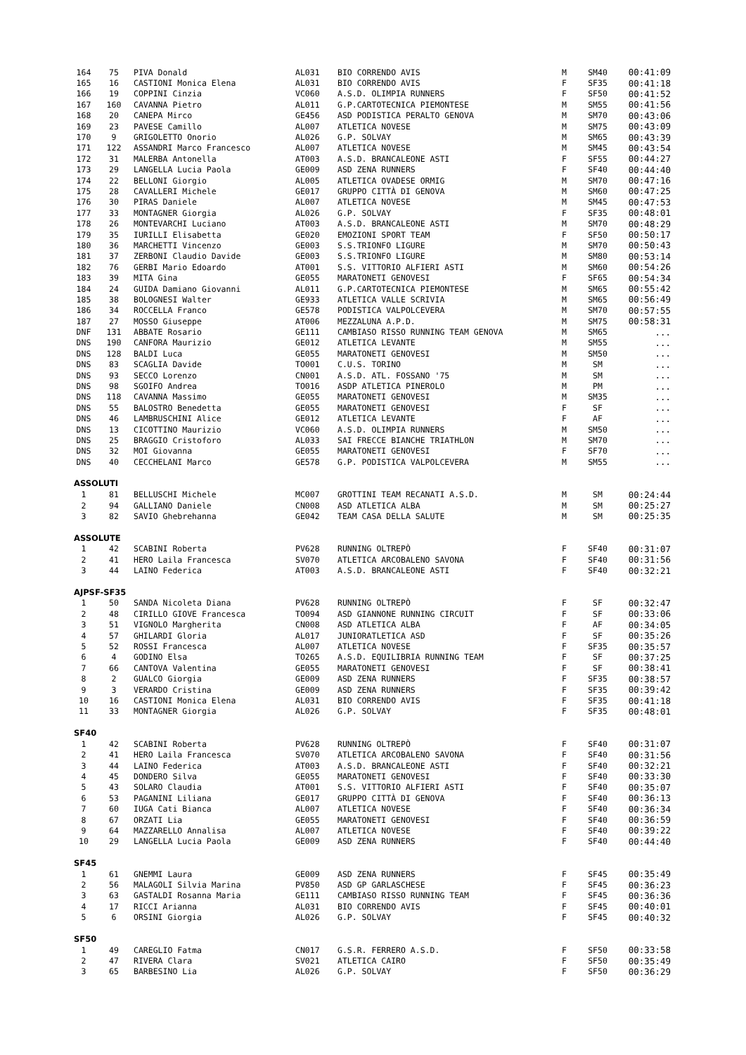| 164 | 75 | PIVA Donald | AL031 | BIO CORRENDO AVIS | M | SM40 | 00:41:09 |
| 165 | 16 | CASTIONI Monica Elena | AL031 | BIO CORRENDO AVIS | F | SF35 | 00:41:18 |
| 166 | 19 | COPPINI Cinzia | VC060 | A.S.D. OLIMPIA RUNNERS | F | SF50 | 00:41:52 |
| 167 | 160 | CAVANNA Pietro | AL011 | G.P.CARTOTECNICA PIEMONTESE | M | SM55 | 00:41:56 |
| 168 | 20 | CANEPA Mirco | GE456 | ASD PODISTICA PERALTO GENOVA | M | SM70 | 00:43:06 |
| 169 | 23 | PAVESE Camillo | AL007 | ATLETICA NOVESE | M | SM75 | 00:43:09 |
| 170 | 9 | GRIGOLETTO Onorio | AL026 | G.P. SOLVAY | M | SM65 | 00:43:39 |
| 171 | 122 | ASSANDRI Marco Francesco | AL007 | ATLETICA NOVESE | M | SM45 | 00:43:54 |
| 172 | 31 | MALERBA Antonella | AT003 | A.S.D. BRANCALEONE ASTI | F | SF55 | 00:44:27 |
| 173 | 29 | LANGELLA Lucia Paola | GE009 | ASD ZENA RUNNERS | F | SF40 | 00:44:40 |
| 174 | 22 | BELLONI Giorgio | AL005 | ATLETICA OVADESE ORMIG | M | SM70 | 00:47:16 |
| 175 | 28 | CAVALLERI Michele | GE017 | GRUPPO CITTÀ DI GENOVA | M | SM60 | 00:47:25 |
| 176 | 30 | PIRAS Daniele | AL007 | ATLETICA NOVESE | M | SM45 | 00:47:53 |
| 177 | 33 | MONTAGNER Giorgia | AL026 | G.P. SOLVAY | F | SF35 | 00:48:01 |
| 178 | 26 | MONTEVARCHI Luciano | AT003 | A.S.D. BRANCALEONE ASTI | M | SM70 | 00:48:29 |
| 179 | 35 | IURILLI Elisabetta | GE020 | EMOZIONI SPORT TEAM | F | SF50 | 00:50:17 |
| 180 | 36 | MARCHETTI Vincenzo | GE003 | S.S.TRIONFO LIGURE | M | SM70 | 00:50:43 |
| 181 | 37 | ZERBONI Claudio Davide | GE003 | S.S.TRIONFO LIGURE | M | SM80 | 00:53:14 |
| 182 | 76 | GERBI Mario Edoardo | AT001 | S.S. VITTORIO ALFIERI ASTI | M | SM60 | 00:54:26 |
| 183 | 39 | MITA Gina | GE055 | MARATONETI GENOVESI | F | SF65 | 00:54:34 |
| 184 | 24 | GUIDA Damiano Giovanni | AL011 | G.P.CARTOTECNICA PIEMONTESE | M | SM65 | 00:55:42 |
| 185 | 38 | BOLOGNESI Walter | GE933 | ATLETICA VALLE SCRIVIA | M | SM65 | 00:56:49 |
| 186 | 34 | ROCCELLA Franco | GE578 | PODISTICA VALPOLCEVERA | M | SM70 | 00:57:55 |
| 187 | 27 | MOSSO Giuseppe | AT006 | MEZZALUNA A.P.D. | M | SM75 | 00:58:31 |
| DNF | 131 | ABBATE Rosario | GE111 | CAMBIASO RISSO RUNNING TEAM GENOVA | M | SM65 | ... |
| DNS | 190 | CANFORA Maurizio | GE012 | ATLETICA LEVANTE | M | SM55 | ... |
| DNS | 128 | BALDI Luca | GE055 | MARATONETI GENOVESI | M | SM50 | ... |
| DNS | 83 | SCAGLIA Davide | TO001 | C.U.S. TORINO | M | SM | ... |
| DNS | 93 | SECCO Lorenzo | CN001 | A.S.D. ATL. FOSSANO '75 | M | SM | ... |
| DNS | 98 | SGOIFO Andrea | TO016 | ASDP ATLETICA PINEROLO | M | PM | ... |
| DNS | 118 | CAVANNA Massimo | GE055 | MARATONETI GENOVESI | M | SM35 | ... |
| DNS | 55 | BALOSTRO Benedetta | GE055 | MARATONETI GENOVESI | F | SF | ... |
| DNS | 46 | LAMBRUSCHINI Alice | GE012 | ATLETICA LEVANTE | F | AF | ... |
| DNS | 13 | CICOTTINO Maurizio | VC060 | A.S.D. OLIMPIA RUNNERS | M | SM50 | ... |
| DNS | 25 | BRAGGIO Cristoforo | AL033 | SAI FRECCE BIANCHE TRIATHLON | M | SM70 | ... |
| DNS | 32 | MOI Giovanna | GE055 | MARATONETI GENOVESI | F | SF70 | ... |
| DNS | 40 | CECCHELANI Marco | GE578 | G.P. PODISTICA VALPOLCEVERA | M | SM55 | ... |
| ASSOLUTI | | | | | | | |
| 1 | 81 | BELLUSCHI Michele | MC007 | GROTTINI TEAM RECANATI A.S.D. | M | SM | 00:24:44 |
| 2 | 94 | GALLIANO Daniele | CN008 | ASD ATLETICA ALBA | M | SM | 00:25:27 |
| 3 | 82 | SAVIO Ghebrehanna | GE042 | TEAM CASA DELLA SALUTE | M | SM | 00:25:35 |
| ASSOLUTE | | | | | | | |
| 1 | 42 | SCABINI Roberta | PV628 | RUNNING OLTREPÒ | F | SF40 | 00:31:07 |
| 2 | 41 | HERO Laila Francesca | SV070 | ATLETICA ARCOBALENO SAVONA | F | SF40 | 00:31:56 |
| 3 | 44 | LAINO Federica | AT003 | A.S.D. BRANCALEONE ASTI | F | SF40 | 00:32:21 |
| AJPSF-SF35 | | | | | | | |
| 1 | 50 | SANDA Nicoleta Diana | PV628 | RUNNING OLTREPÒ | F | SF | 00:32:47 |
| 2 | 48 | CIRILLO GIOVE Francesca | TO094 | ASD GIANNONE RUNNING CIRCUIT | F | SF | 00:33:06 |
| 3 | 51 | VIGNOLO Margherita | CN008 | ASD ATLETICA ALBA | F | AF | 00:34:05 |
| 4 | 57 | GHILARDI Gloria | AL017 | JUNIORATLETICA ASD | F | SF | 00:35:26 |
| 5 | 52 | ROSSI Francesca | AL007 | ATLETICA NOVESE | F | SF35 | 00:35:57 |
| 6 | 4 | GODINO Elsa | TO265 | A.S.D. EQUILIBRIA RUNNING TEAM | F | SF | 00:37:25 |
| 7 | 66 | CANTOVA Valentina | GE055 | MARATONETI GENOVESI | F | SF | 00:38:41 |
| 8 | 2 | GUALCO Giorgia | GE009 | ASD ZENA RUNNERS | F | SF35 | 00:38:57 |
| 9 | 3 | VERARDO Cristina | GE009 | ASD ZENA RUNNERS | F | SF35 | 00:39:42 |
| 10 | 16 | CASTIONI Monica Elena | AL031 | BIO CORRENDO AVIS | F | SF35 | 00:41:18 |
| 11 | 33 | MONTAGNER Giorgia | AL026 | G.P. SOLVAY | F | SF35 | 00:48:01 |
| SF40 | | | | | | | |
| 1 | 42 | SCABINI Roberta | PV628 | RUNNING OLTREPÒ | F | SF40 | 00:31:07 |
| 2 | 41 | HERO Laila Francesca | SV070 | ATLETICA ARCOBALENO SAVONA | F | SF40 | 00:31:56 |
| 3 | 44 | LAINO Federica | AT003 | A.S.D. BRANCALEONE ASTI | F | SF40 | 00:32:21 |
| 4 | 45 | DONDERO Silva | GE055 | MARATONETI GENOVESI | F | SF40 | 00:33:30 |
| 5 | 43 | SOLARO Claudia | AT001 | S.S. VITTORIO ALFIERI ASTI | F | SF40 | 00:35:07 |
| 6 | 53 | PAGANINI Liliana | GE017 | GRUPPO CITTÀ DI GENOVA | F | SF40 | 00:36:13 |
| 7 | 60 | IUGA Cati Bianca | AL007 | ATLETICA NOVESE | F | SF40 | 00:36:34 |
| 8 | 67 | ORZATI Lia | GE055 | MARATONETI GENOVESI | F | SF40 | 00:36:59 |
| 9 | 64 | MAZZARELLO Annalisa | AL007 | ATLETICA NOVESE | F | SF40 | 00:39:22 |
| 10 | 29 | LANGELLA Lucia Paola | GE009 | ASD ZENA RUNNERS | F | SF40 | 00:44:40 |
| SF45 | | | | | | | |
| 1 | 61 | GNEMMI Laura | GE009 | ASD ZENA RUNNERS | F | SF45 | 00:35:49 |
| 2 | 56 | MALAGOLI Silvia Marina | PV850 | ASD GP GARLASCHESE | F | SF45 | 00:36:23 |
| 3 | 63 | GASTALDI Rosanna Maria | GE111 | CAMBIASO RISSO RUNNING TEAM | F | SF45 | 00:36:36 |
| 4 | 17 | RICCI Arianna | AL031 | BIO CORRENDO AVIS | F | SF45 | 00:40:01 |
| 5 | 6 | ORSINI Giorgia | AL026 | G.P. SOLVAY | F | SF45 | 00:40:32 |
| SF50 | | | | | | | |
| 1 | 49 | CAREGLIO Fatma | CN017 | G.S.R. FERRERO A.S.D. | F | SF50 | 00:33:58 |
| 2 | 47 | RIVERA Clara | SV021 | ATLETICA CAIRO | F | SF50 | 00:35:49 |
| 3 | 65 | BARBESINO Lia | AL026 | G.P. SOLVAY | F | SF50 | 00:36:29 |